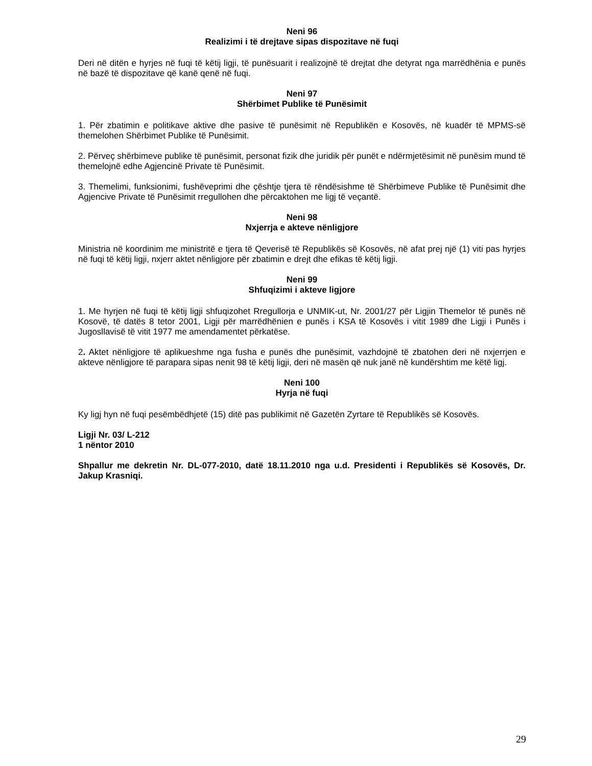Neni 96
Realizimi i të drejtave sipas dispozitave në fuqi
Deri në ditën e hyrjes në fuqi të këtij ligji, të punësuarit i realizojnë të drejtat dhe detyrat nga marrëdhënia e punës në bazë të dispozitave që kanë qenë në fuqi.
Neni 97
Shërbimet Publike të Punësimit
1. Për zbatimin e politikave aktive dhe pasive të punësimit në Republikën e Kosovës, në kuadër të MPMS-së themelohen Shërbimet Publike të Punësimit.
2. Përveç shërbimeve publike të punësimit, personat fizik dhe juridik për punët e ndërmjetësimit në punësim mund të themelojnë edhe Agjencinë Private të Punësimit.
3. Themelimi, funksionimi, fushëveprimi dhe çështje tjera të rëndësishme të Shërbimeve Publike të Punësimit dhe Agjencive Private të Punësimit rregullohen dhe përcaktohen me ligj të veçantë.
Neni 98
Nxjerrja e akteve nënligjore
Ministria në koordinim me ministritë e tjera të Qeverisë të Republikës së Kosovës, në afat prej një (1) viti pas hyrjes në fuqi të këtij ligji, nxjerr aktet nënligjore për zbatimin e drejt dhe efikas të këtij ligji.
Neni 99
Shfuqizimi i akteve ligjore
1. Me hyrjen në fuqi të këtij ligji shfuqizohet Rregullorja e UNMIK-ut, Nr. 2001/27 për Ligjin Themelor të punës në Kosovë, të datës 8 tetor 2001, Ligji për marrëdhënien e punës i KSA të Kosovës i vitit 1989 dhe Ligji i Punës i Jugosllavisë të vitit 1977 me amendamentet përkatëse.
2. Aktet nënligjore të aplikueshme nga fusha e punës dhe punësimit, vazhdojnë të zbatohen deri në nxjerrjen e akteve nënligjore të parapara sipas nenit 98 të këtij ligji, deri në masën që nuk janë në kundërshtim me këtë ligj.
Neni 100
Hyrja në fuqi
Ky ligj hyn në fuqi pesëmbëdhjetë (15) ditë pas publikimit në Gazetën Zyrtare të Republikës së Kosovës.
Ligji Nr. 03/ L-212
1 nëntor 2010
Shpallur me dekretin Nr. DL-077-2010, datë 18.11.2010 nga u.d. Presidenti i Republikës së Kosovës, Dr. Jakup Krasniqi.
29